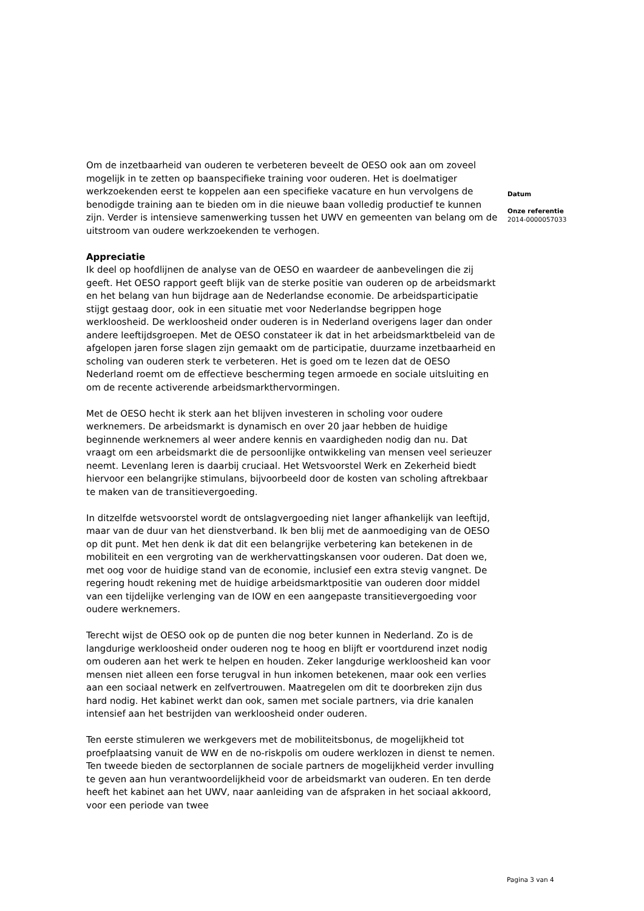Om de inzetbaarheid van ouderen te verbeteren beveelt de OESO ook aan om zoveel mogelijk in te zetten op baanspecifieke training voor ouderen. Het is doelmatiger werkzoekenden eerst te koppelen aan een specifieke vacature en hun vervolgens de benodigde training aan te bieden om in die nieuwe baan volledig productief te kunnen zijn. Verder is intensieve samenwerking tussen het UWV en gemeenten van belang om de uitstroom van oudere werkzoekenden te verhogen.
Appreciatie
Ik deel op hoofdlijnen de analyse van de OESO en waardeer de aanbevelingen die zij geeft. Het OESO rapport geeft blijk van de sterke positie van ouderen op de arbeidsmarkt en het belang van hun bijdrage aan de Nederlandse economie. De arbeidsparticipatie stijgt gestaag door, ook in een situatie met voor Nederlandse begrippen hoge werkloosheid. De werkloosheid onder ouderen is in Nederland overigens lager dan onder andere leeftijdsgroepen. Met de OESO constateer ik dat in het arbeidsmarktbeleid van de afgelopen jaren forse slagen zijn gemaakt om de participatie, duurzame inzetbaarheid en scholing van ouderen sterk te verbeteren. Het is goed om te lezen dat de OESO Nederland roemt om de effectieve bescherming tegen armoede en sociale uitsluiting en om de recente activerende arbeidsmarkthervormingen.
Met de OESO hecht ik sterk aan het blijven investeren in scholing voor oudere werknemers. De arbeidsmarkt is dynamisch en over 20 jaar hebben de huidige beginnende werknemers al weer andere kennis en vaardigheden nodig dan nu. Dat vraagt om een arbeidsmarkt die de persoonlijke ontwikkeling van mensen veel serieuzer neemt. Levenlang leren is daarbij cruciaal. Het Wetsvoorstel Werk en Zekerheid biedt hiervoor een belangrijke stimulans, bijvoorbeeld door de kosten van scholing aftrekbaar te maken van de transitievergoeding.
In ditzelfde wetsvoorstel wordt de ontslagvergoeding niet langer afhankelijk van leeftijd, maar van de duur van het dienstverband. Ik ben blij met de aanmoediging van de OESO op dit punt. Met hen denk ik dat dit een belangrijke verbetering kan betekenen in de mobiliteit en een vergroting van de werkhervattingskansen voor ouderen. Dat doen we, met oog voor de huidige stand van de economie, inclusief een extra stevig vangnet. De regering houdt rekening met de huidige arbeidsmarktpositie van ouderen door middel van een tijdelijke verlenging van de IOW en een aangepaste transitievergoeding voor oudere werknemers.
Terecht wijst de OESO ook op de punten die nog beter kunnen in Nederland. Zo is de langdurige werkloosheid onder ouderen nog te hoog en blijft er voortdurend inzet nodig om ouderen aan het werk te helpen en houden. Zeker langdurige werkloosheid kan voor mensen niet alleen een forse terugval in hun inkomen betekenen, maar ook een verlies aan een sociaal netwerk en zelfvertrouwen. Maatregelen om dit te doorbreken zijn dus hard nodig. Het kabinet werkt dan ook, samen met sociale partners, via drie kanalen intensief aan het bestrijden van werkloosheid onder ouderen.
Ten eerste stimuleren we werkgevers met de mobiliteitsbonus, de mogelijkheid tot proefplaatsing vanuit de WW en de no-riskpolis om oudere werklozen in dienst te nemen. Ten tweede bieden de sectorplannen de sociale partners de mogelijkheid verder invulling te geven aan hun verantwoordelijkheid voor de arbeidsmarkt van ouderen. En ten derde heeft het kabinet aan het UWV, naar aanleiding van de afspraken in het sociaal akkoord, voor een periode van twee
Datum
Onze referentie
2014-0000057033
Pagina 3 van 4